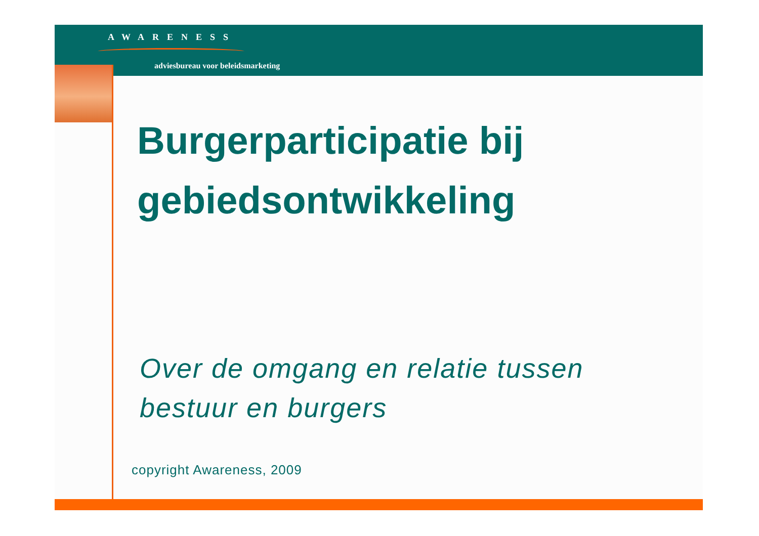AWARENESS
adviesbureau voor beleidsmarketing
Burgerparticipatie bij
gebiedsontwikkeling
Over de omgang en relatie tussen
bestuur en burgers
copyright Awareness, 2009